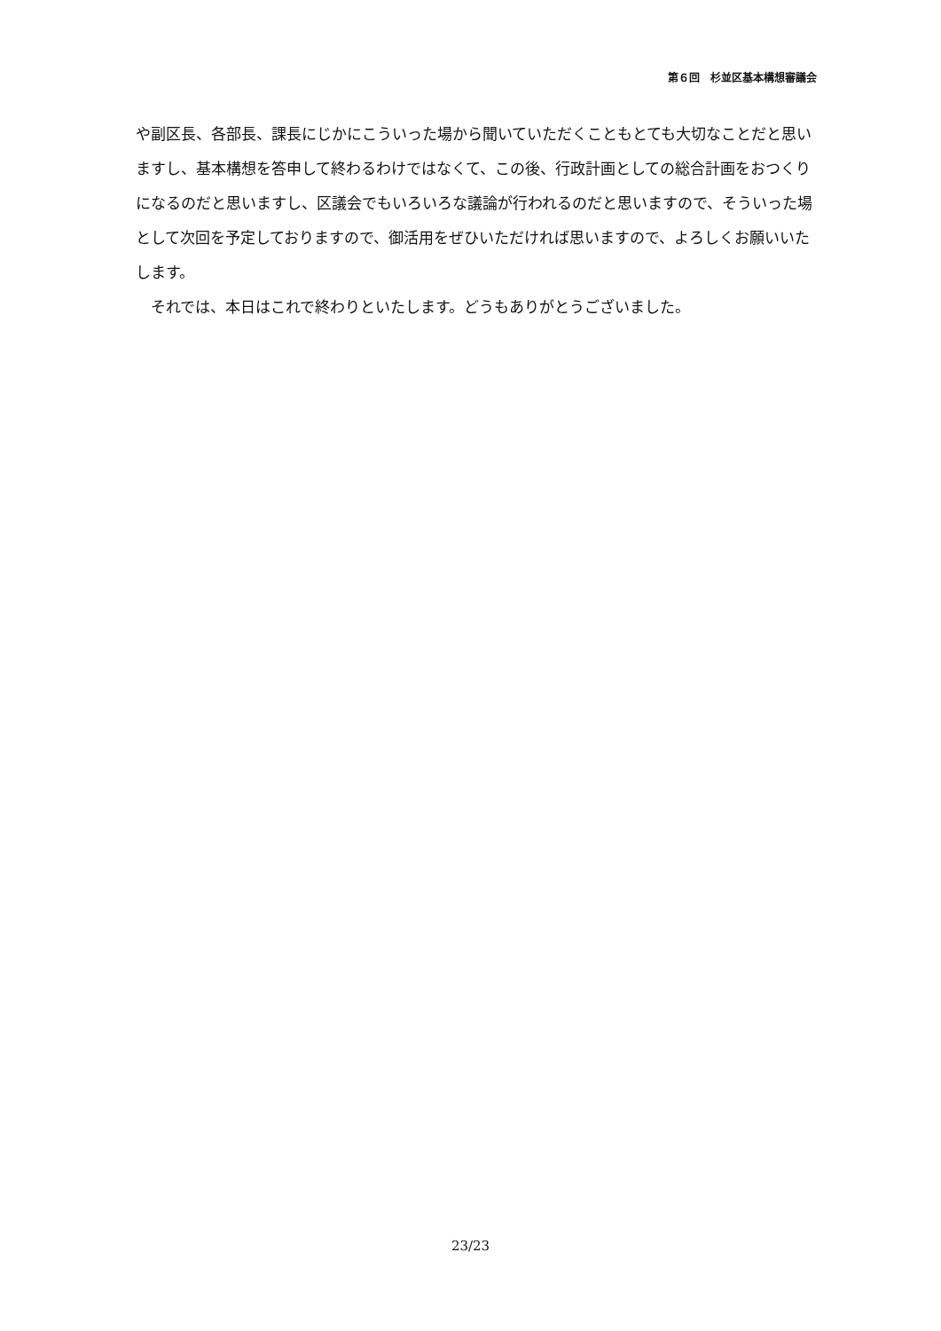第６回　杉並区基本構想審議会
や副区長、各部長、課長にじかにこういった場から聞いていただくこともとても大切なことだと思いますし、基本構想を答申して終わるわけではなくて、この後、行政計画としての総合計画をおつくりになるのだと思いますし、区議会でもいろいろな議論が行われるのだと思いますので、そういった場として次回を予定しておりますので、御活用をぜひいただければ思いますので、よろしくお願いいたします。
　それでは、本日はこれで終わりといたします。どうもありがとうございました。
23/23